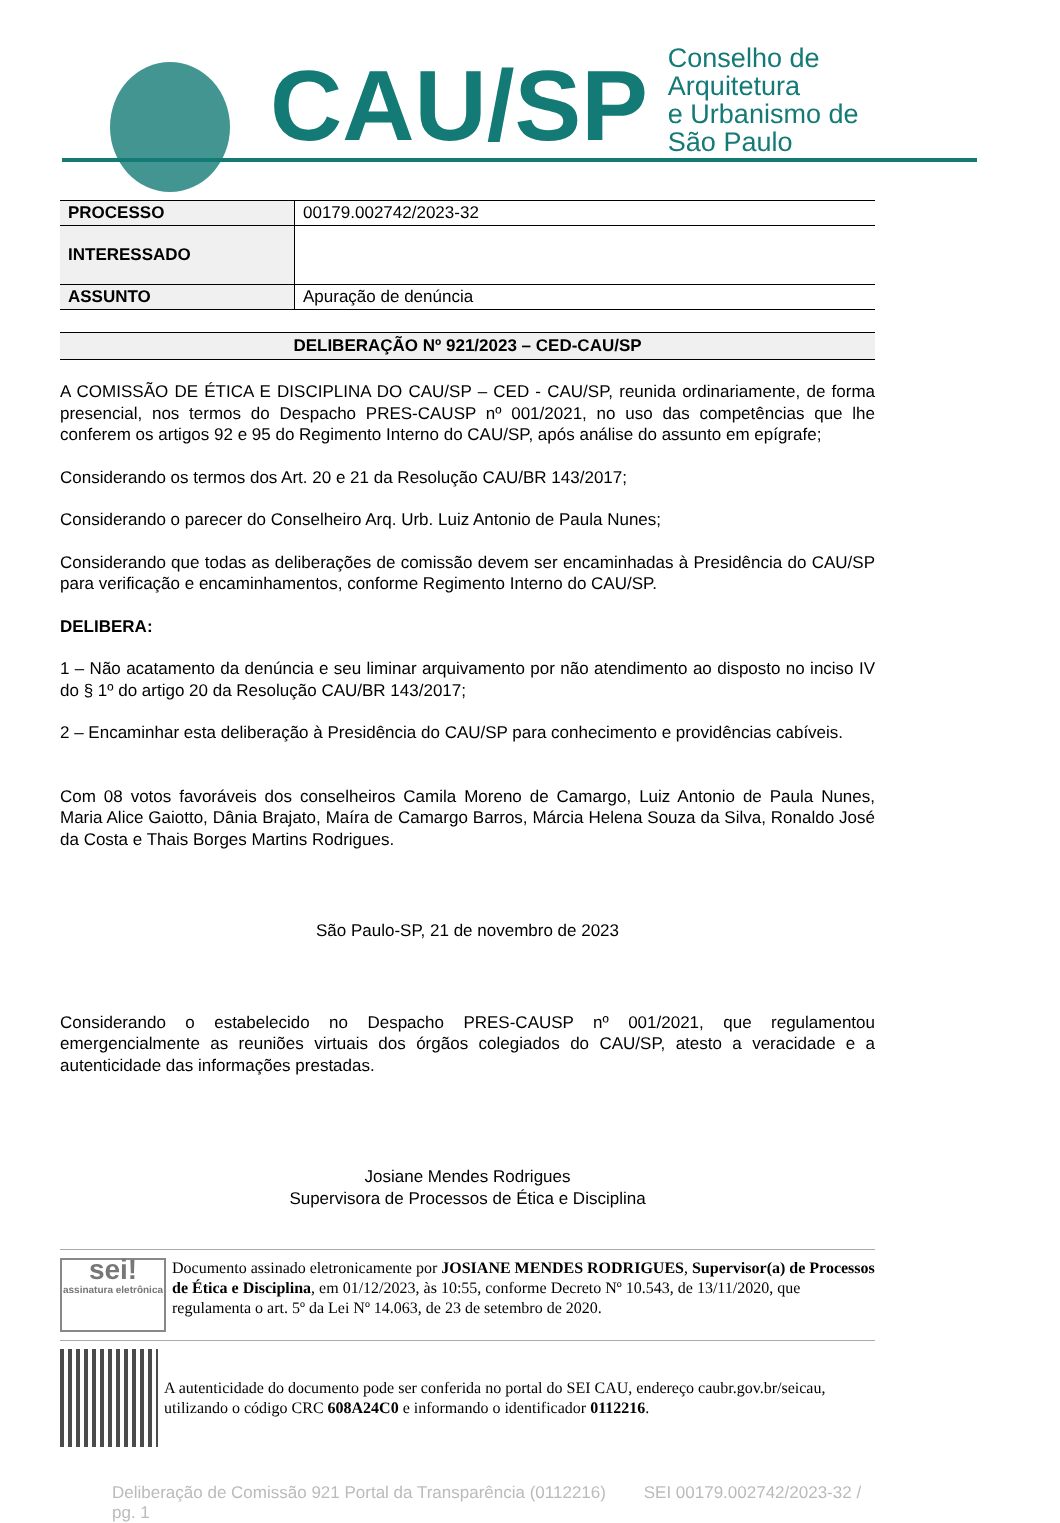CAU/SP Conselho de Arquitetura
e Urbanismo de São Paulo
| PROCESSO | 00179.002742/2023-32 |
| INTERESSADO | |
| ASSUNTO | Apuração de denúncia |
DELIBERAÇÃO Nº 921/2023 – CED-CAU/SP
A COMISSÃO DE ÉTICA E DISCIPLINA DO CAU/SP – CED - CAU/SP, reunida ordinariamente, de forma presencial, nos termos do Despacho PRES-CAUSP nº 001/2021, no uso das competências que lhe conferem os artigos 92 e 95 do Regimento Interno do CAU/SP, após análise do assunto em epígrafe;
Considerando os termos dos Art. 20 e 21 da Resolução CAU/BR 143/2017;
Considerando o parecer do Conselheiro Arq. Urb. Luiz Antonio de Paula Nunes;
Considerando que todas as deliberações de comissão devem ser encaminhadas à Presidência do CAU/SP para verificação e encaminhamentos, conforme Regimento Interno do CAU/SP.
DELIBERA:
1 – Não acatamento da denúncia e seu liminar arquivamento por não atendimento ao disposto no inciso IV do § 1º do artigo 20 da Resolução CAU/BR 143/2017;
2 – Encaminhar esta deliberação à Presidência do CAU/SP para conhecimento e providências cabíveis.
Com 08 votos favoráveis dos conselheiros Camila Moreno de Camargo, Luiz Antonio de Paula Nunes, Maria Alice Gaiotto, Dânia Brajato, Maíra de Camargo Barros, Márcia Helena Souza da Silva, Ronaldo José da Costa e Thais Borges Martins Rodrigues.
São Paulo-SP, 21 de novembro de 2023
Considerando o estabelecido no Despacho PRES-CAUSP nº 001/2021, que regulamentou emergencialmente as reuniões virtuais dos órgãos colegiados do CAU/SP, atesto a veracidade e a autenticidade das informações prestadas.
Josiane Mendes Rodrigues
Supervisora de Processos de Ética e Disciplina
sei!
assinatura eletrônica
Documento assinado eletronicamente por JOSIANE MENDES RODRIGUES, Supervisor(a) de Processos de Ética e Disciplina, em 01/12/2023, às 10:55, conforme Decreto Nº 10.543, de 13/11/2020, que regulamenta o art. 5º da Lei Nº 14.063, de 23 de setembro de 2020.
A autenticidade do documento pode ser conferida no portal do SEI CAU, endereço caubr.gov.br/seicau, utilizando o código CRC 608A24C0 e informando o identificador 0112216.
Deliberação de Comissão 921 Portal da Transparência (0112216) SEI 00179.002742/2023-32 / pg. 1